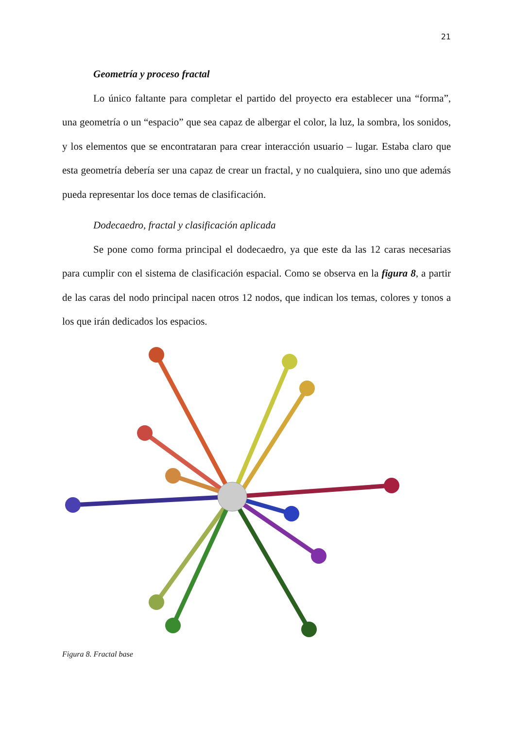21
Geometría y proceso fractal
Lo único faltante para completar el partido del proyecto era establecer una “forma”, una geometría o un “espacio” que sea capaz de albergar el color, la luz, la sombra, los sonidos, y los elementos que se encontrataran para crear interacción usuario – lugar. Estaba claro que esta geometría debería ser una capaz de crear un fractal, y no cualquiera, sino uno que además pueda representar los doce temas de clasificación.
Dodecaedro, fractal y clasificación aplicada
Se pone como forma principal el dodecaedro, ya que este da las 12 caras necesarias para cumplir con el sistema de clasificación espacial. Como se observa en la figura 8, a partir de las caras del nodo principal nacen otros 12 nodos, que indican los temas, colores y tonos a los que irán dedicados los espacios.
Figura 8. Fractal base